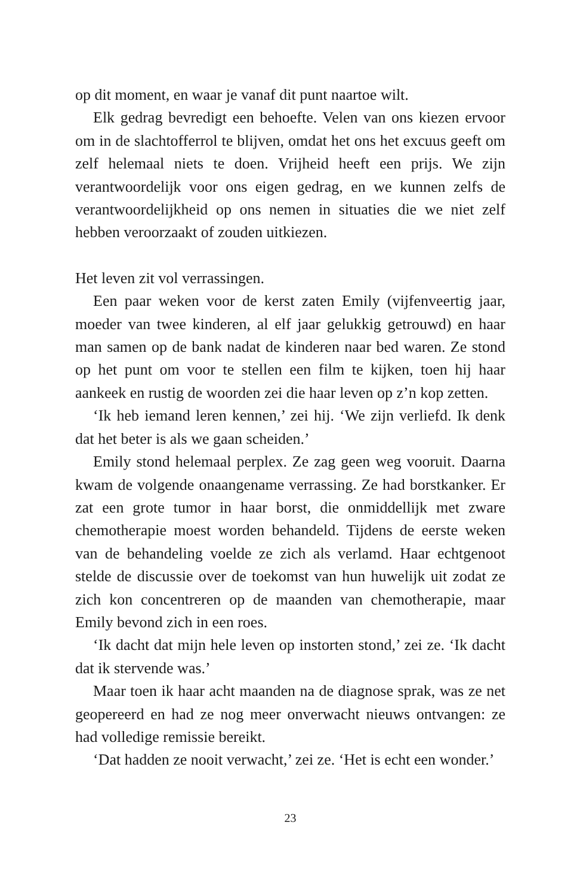op dit moment, en waar je vanaf dit punt naartoe wilt.
Elk gedrag bevredigt een behoefte. Velen van ons kiezen ervoor om in de slachtofferrol te blijven, omdat het ons het excuus geeft om zelf helemaal niets te doen. Vrijheid heeft een prijs. We zijn verantwoordelijk voor ons eigen gedrag, en we kunnen zelfs de verantwoordelijkheid op ons nemen in situaties die we niet zelf hebben veroorzaakt of zouden uitkiezen.
Het leven zit vol verrassingen.
Een paar weken voor de kerst zaten Emily (vijfenveertig jaar, moeder van twee kinderen, al elf jaar gelukkig getrouwd) en haar man samen op de bank nadat de kinderen naar bed waren. Ze stond op het punt om voor te stellen een film te kijken, toen hij haar aankeek en rustig de woorden zei die haar leven op z’n kop zetten.
‘Ik heb iemand leren kennen,’ zei hij. ‘We zijn verliefd. Ik denk dat het beter is als we gaan scheiden.’
Emily stond helemaal perplex. Ze zag geen weg vooruit. Daarna kwam de volgende onaangename verrassing. Ze had borstkanker. Er zat een grote tumor in haar borst, die onmiddellijk met zware chemotherapie moest worden behandeld. Tijdens de eerste weken van de behandeling voelde ze zich als verlamd. Haar echtgenoot stelde de discussie over de toekomst van hun huwelijk uit zodat ze zich kon concentreren op de maanden van chemotherapie, maar Emily bevond zich in een roes.
‘Ik dacht dat mijn hele leven op instorten stond,’ zei ze. ‘Ik dacht dat ik stervende was.’
Maar toen ik haar acht maanden na de diagnose sprak, was ze net geopereerd en had ze nog meer onverwacht nieuws ontvangen: ze had volledige remissie bereikt.
‘Dat hadden ze nooit verwacht,’ zei ze. ‘Het is echt een wonder.’
23